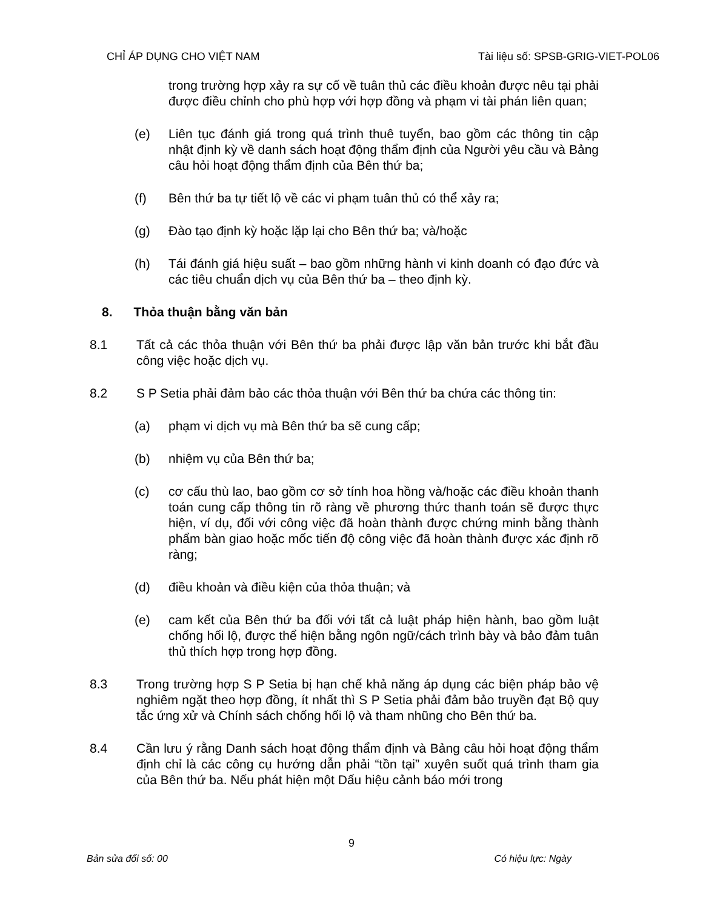CHỈ ÁP DỤNG CHO VIỆT NAM Tài liệu số: SPSB-GRIG-VIET-POL06
trong trường hợp xảy ra sự cố về tuân thủ các điều khoản được nêu tại phải được điều chỉnh cho phù hợp với hợp đồng và phạm vi tài phán liên quan;
(e) Liên tục đánh giá trong quá trình thuê tuyển, bao gồm các thông tin cập nhật định kỳ về danh sách hoạt động thẩm định của Người yêu cầu và Bảng câu hỏi hoạt động thẩm định của Bên thứ ba;
(f) Bên thứ ba tự tiết lộ về các vi phạm tuân thủ có thể xảy ra;
(g) Đào tạo định kỳ hoặc lặp lại cho Bên thứ ba; và/hoặc
(h) Tái đánh giá hiệu suất – bao gồm những hành vi kinh doanh có đạo đức và các tiêu chuẩn dịch vụ của Bên thứ ba – theo định kỳ.
8. Thỏa thuận bằng văn bản
8.1 Tất cả các thỏa thuận với Bên thứ ba phải được lập văn bản trước khi bắt đầu công việc hoặc dịch vụ.
8.2 S P Setia phải đảm bảo các thỏa thuận với Bên thứ ba chứa các thông tin:
(a) phạm vi dịch vụ mà Bên thứ ba sẽ cung cấp;
(b) nhiệm vụ của Bên thứ ba;
(c) cơ cấu thù lao, bao gồm cơ sở tính hoa hồng và/hoặc các điều khoản thanh toán cung cấp thông tin rõ ràng về phương thức thanh toán sẽ được thực hiện, ví dụ, đối với công việc đã hoàn thành được chứng minh bằng thành phẩm bàn giao hoặc mốc tiến độ công việc đã hoàn thành được xác định rõ ràng;
(d) điều khoản và điều kiện của thỏa thuận; và
(e) cam kết của Bên thứ ba đối với tất cả luật pháp hiện hành, bao gồm luật chống hối lộ, được thể hiện bằng ngôn ngữ/cách trình bày và bảo đảm tuân thủ thích hợp trong hợp đồng.
8.3 Trong trường hợp S P Setia bị hạn chế khả năng áp dụng các biện pháp bảo vệ nghiêm ngặt theo hợp đồng, ít nhất thì S P Setia phải đảm bảo truyền đạt Bộ quy tắc ứng xử và Chính sách chống hối lộ và tham nhũng cho Bên thứ ba.
8.4 Cần lưu ý rằng Danh sách hoạt động thẩm định và Bảng câu hỏi hoạt động thẩm định chỉ là các công cụ hướng dẫn phải “tồn tại” xuyên suốt quá trình tham gia của Bên thứ ba. Nếu phát hiện một Dấu hiệu cảnh báo mới trong
9
Bản sửa đổi số: 00 Có hiệu lực: Ngày